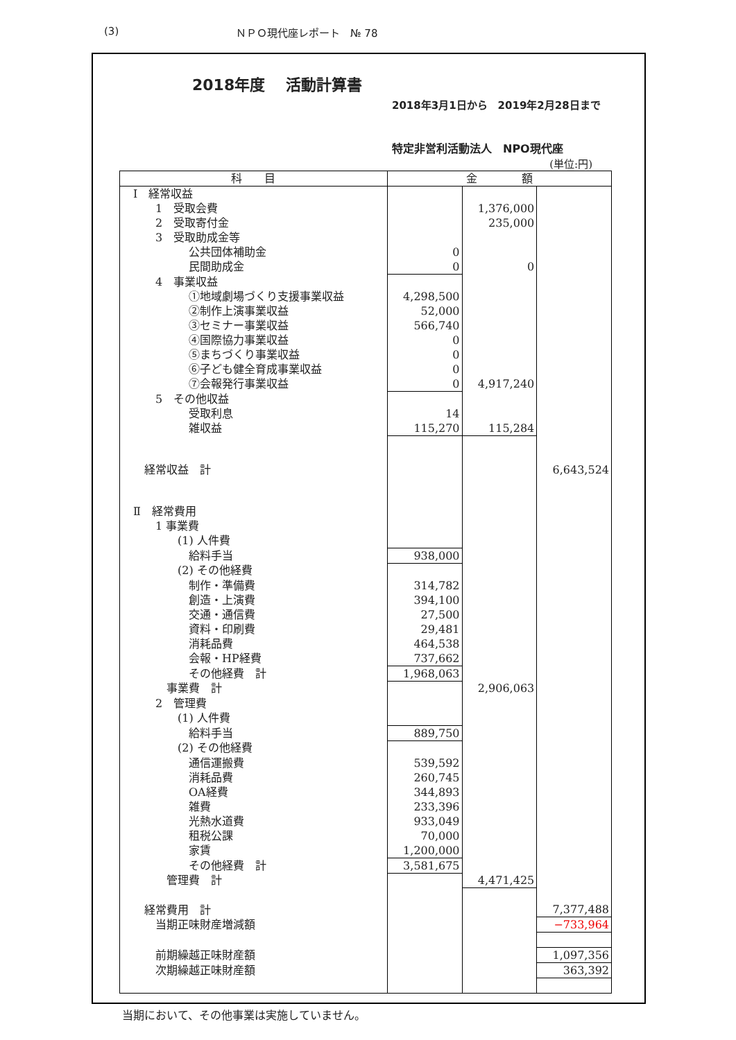(3) ＮＰＯ現代座レポート　№ 78
2018年度　 活動計算書
2018年3月1日から　2019年2月28日まで
特定非営利活動法人　NPO現代座
(単位:円)
| 科 目 | 金 額 | | |
| --- | --- | --- | --- |
| Ⅰ 経常収益 | | | |
| 1 受取会費 | | 1,376,000 | |
| 2 受取寄付金 | | 235,000 | |
| 3 受取助成金等 | | | |
| 公共団体補助金 | 0 | | |
| 民間助成金 | 0 | 0 | |
| 4 事業収益 | | | |
| ①地域劇場づくり支援事業収益 | 4,298,500 | | |
| ②制作上演事業収益 | 52,000 | | |
| ③セミナー事業収益 | 566,740 | | |
| ④国際協力事業収益 | 0 | | |
| ⑤まちづくり事業収益 | 0 | | |
| ⑥子ども健全育成事業収益 | 0 | | |
| ⑦会報発行事業収益 | 0 | 4,917,240 | |
| 5 その他収益 | | | |
| 受取利息 | 14 | | |
| 雑収益 | 115,270 | 115,284 | |
| 経常収益 計 | | | 6,643,524 |
| Ⅱ 経常費用 | | | |
| 1 事業費 | | | |
| (1) 人件費 | | | |
| 給料手当 | 938,000 | | |
| (2) その他経費 | | | |
| 制作・準備費 | 314,782 | | |
| 創造・上演費 | 394,100 | | |
| 交通・通信費 | 27,500 | | |
| 資料・印刷費 | 29,481 | | |
| 消耗品費 | 464,538 | | |
| 会報・HP経費 | 737,662 | | |
| その他経費 計 | 1,968,063 | | |
| 事業費 計 | | 2,906,063 | |
| 2 管理費 | | | |
| (1) 人件費 | | | |
| 給料手当 | 889,750 | | |
| (2) その他経費 | | | |
| 通信運搬費 | 539,592 | | |
| 消耗品費 | 260,745 | | |
| OA経費 | 344,893 | | |
| 雑費 | 233,396 | | |
| 光熱水道費 | 933,049 | | |
| 租税公課 | 70,000 | | |
| 家賃 | 1,200,000 | | |
| その他経費 計 | 3,581,675 | | |
| 管理費 計 | | 4,471,425 | |
| 経常費用 計 | | | 7,377,488 |
| 当期正味財産増減額 | | | −733,964 |
| 前期繰越正味財産額 | | | 1,097,356 |
| 次期繰越正味財産額 | | | 363,392 |
当期において、その他事業は実施していません。